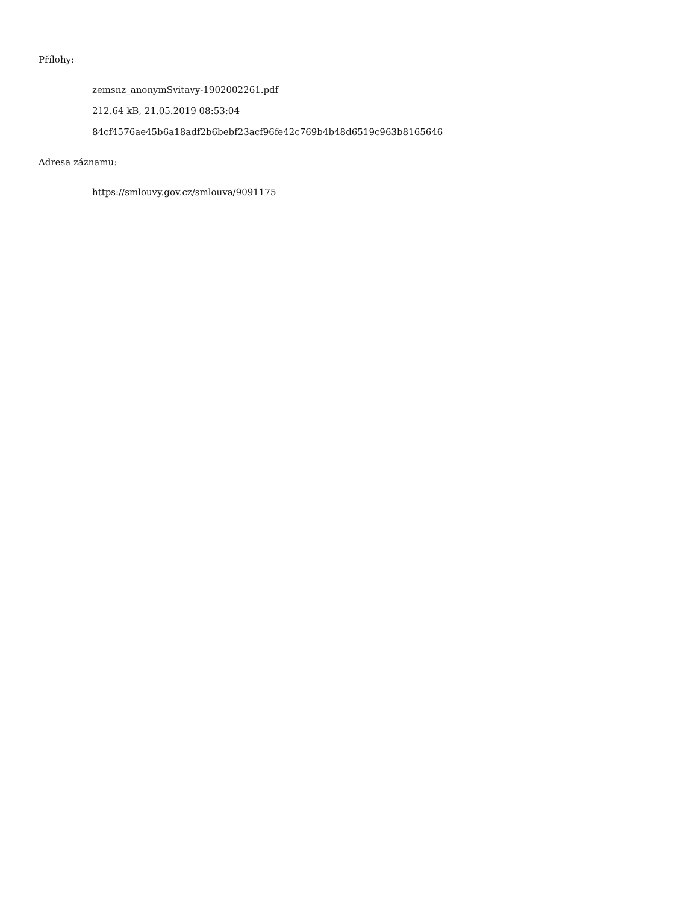Přílohy:
zemsnz_anonymSvitavy-1902002261.pdf
212.64 kB, 21.05.2019 08:53:04
84cf4576ae45b6a18adf2b6bebf23acf96fe42c769b4b48d6519c963b8165646
Adresa záznamu:
https://smlouvy.gov.cz/smlouva/9091175